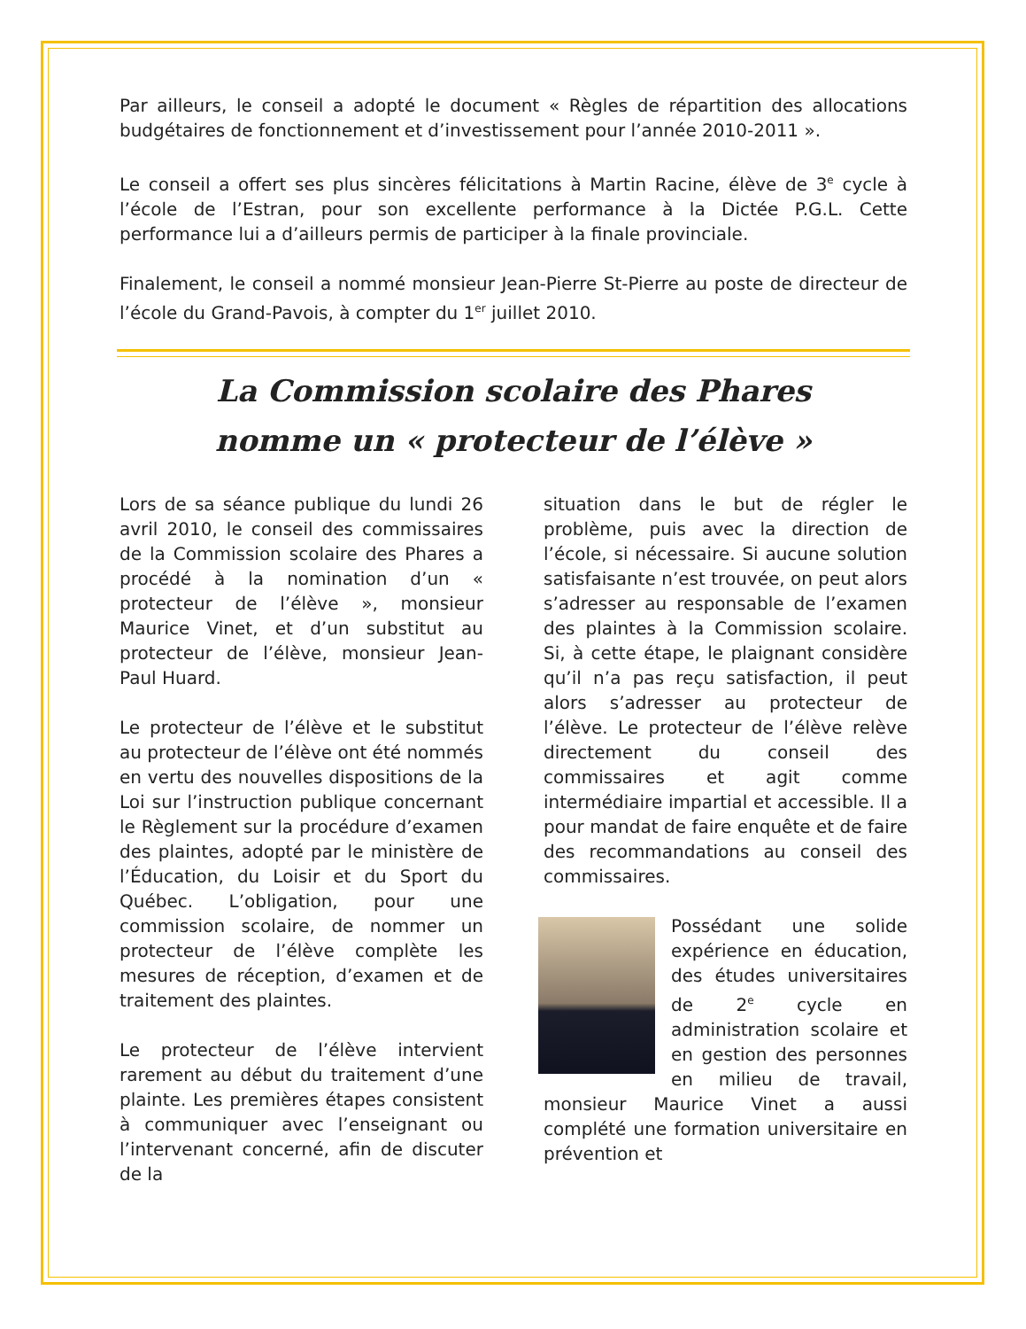Par ailleurs, le conseil a adopté le document « Règles de répartition des allocations budgétaires de fonctionnement et d’investissement pour l’année 2010-2011 ».
Le conseil a offert ses plus sincères félicitations à Martin Racine, élève de 3<sup>e</sup> cycle à l’école de l’Estran, pour son excellente performance à la Dictée P.G.L. Cette performance lui a d’ailleurs permis de participer à la finale provinciale.
Finalement, le conseil a nommé monsieur Jean-Pierre St-Pierre au poste de directeur de l’école du Grand-Pavois, à compter du 1<sup>er</sup> juillet 2010.
La Commission scolaire des Phares
nomme un « protecteur de l’élève »
Lors de sa séance publique du lundi 26 avril 2010, le conseil des commissaires de la Commission scolaire des Phares a procédé à la nomination d’un « protecteur de l’élève », monsieur Maurice Vinet, et d’un substitut au protecteur de l’élève, monsieur Jean-Paul Huard.
Le protecteur de l’élève et le substitut au protecteur de l’élève ont été nommés en vertu des nouvelles dispositions de la Loi sur l’instruction publique concernant le Règlement sur la procédure d’examen des plaintes, adopté par le ministère de l’Éducation, du Loisir et du Sport du Québec. L’obligation, pour une commission scolaire, de nommer un protecteur de l’élève complète les mesures de réception, d’examen et de traitement des plaintes.
Le protecteur de l’élève intervient rarement au début du traitement d’une plainte. Les premières étapes consistent à communiquer avec l’enseignant ou l’intervenant concerné, afin de discuter de la
situation dans le but de régler le problème, puis avec la direction de l’école, si nécessaire. Si aucune solution satisfaisante n’est trouvée, on peut alors s’adresser au responsable de l’examen des plaintes à la Commission scolaire. Si, à cette étape, le plaignant considère qu’il n’a pas reçu satisfaction, il peut alors s’adresser au protecteur de l’élève. Le protecteur de l’élève relève directement du conseil des commissaires et agit comme intermédiaire impartial et accessible. Il a pour mandat de faire enquête et de faire des recommandations au conseil des commissaires.
Possédant une solide expérience en éducation, des études universitaires de 2<sup>e</sup> cycle en administration scolaire et en gestion des personnes en milieu de travail, monsieur Maurice Vinet a aussi complété une formation universitaire en prévention et